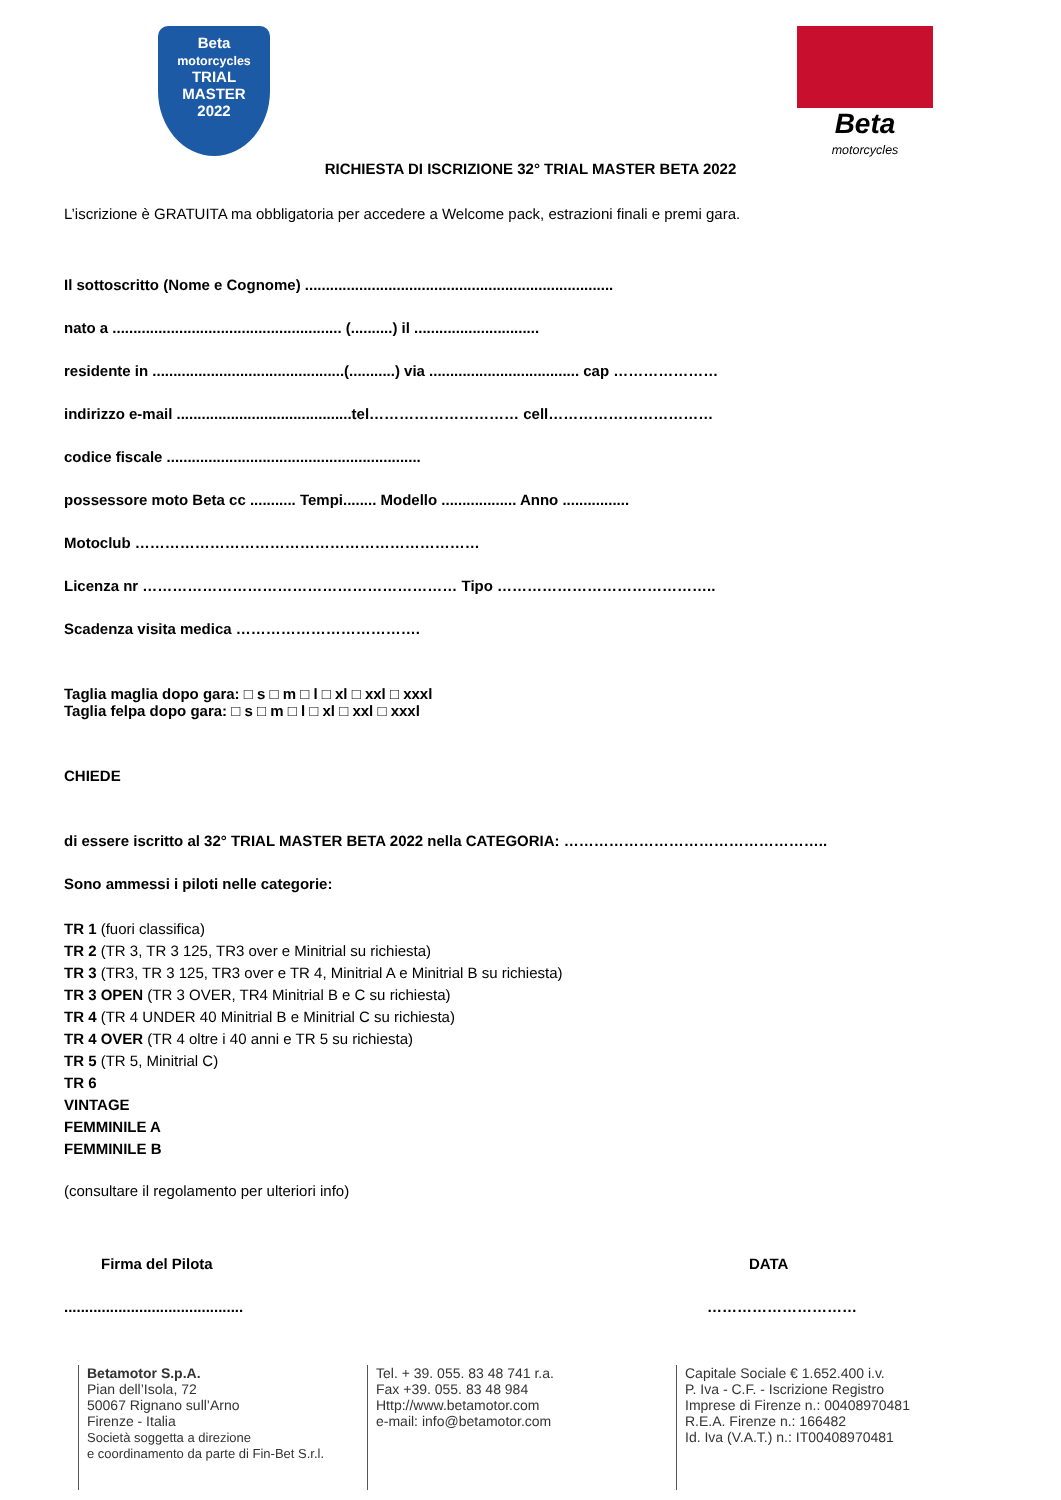Beta
motorcycles
TRIAL
MASTER
2022
Beta
motorcycles
RICHIESTA DI ISCRIZIONE 32° TRIAL MASTER BETA 2022
L’iscrizione è GRATUITA ma obbligatoria per accedere a Welcome pack, estrazioni finali e premi gara.
Il sottoscritto (Nome e Cognome) ..........................................................................
nato a ....................................................... (..........) il ..............................
residente in ..............................................(...........) via .................................... cap …………………
indirizzo e-mail ..........................................tel………………………… cell……………………………
codice fiscale .............................................................
possessore moto Beta cc ........... Tempi........ Modello .................. Anno ................
Motoclub ……………………………………………………………
Licenza nr ……………………………………………………… Tipo ……………………………………..
Scadenza visita medica ……………………………….
Taglia maglia dopo gara: □ s □ m □ l □ xl □ xxl □ xxxl
Taglia felpa dopo gara: □ s □ m □ l □ xl □ xxl □ xxxl
CHIEDE
di essere iscritto al 32° TRIAL MASTER BETA 2022 nella CATEGORIA: ……………………………………………..
Sono ammessi i piloti nelle categorie:
TR 1 (fuori classifica)
TR 2 (TR 3, TR 3 125, TR3 over e Minitrial su richiesta)
TR 3 (TR3, TR 3 125, TR3 over e TR 4, Minitrial A e Minitrial B su richiesta)
TR 3 OPEN (TR 3 OVER, TR4 Minitrial B e C su richiesta)
TR 4 (TR 4 UNDER 40 Minitrial B e Minitrial C su richiesta)
TR 4 OVER (TR 4 oltre i 40 anni e TR 5 su richiesta)
TR 5 (TR 5, Minitrial C)
TR 6
VINTAGE
FEMMINILE A
FEMMINILE B
(consultare il regolamento per ulteriori info)
Firma del Pilota
...........................................
DATA
…………………………
Betamotor S.p.A.
Pian dell’Isola, 72
50067 Rignano sull’Arno
Firenze - Italia
Società soggetta a direzione
e coordinamento da parte di Fin-Bet S.r.l.
Tel. + 39. 055. 83 48 741 r.a.
Fax +39. 055. 83 48 984
Http://www.betamotor.com
e-mail: info@betamotor.com
Capitale Sociale € 1.652.400 i.v.
P. Iva - C.F. - Iscrizione Registro
Imprese di Firenze n.: 00408970481
R.E.A. Firenze n.: 166482
Id. Iva (V.A.T.) n.: IT00408970481